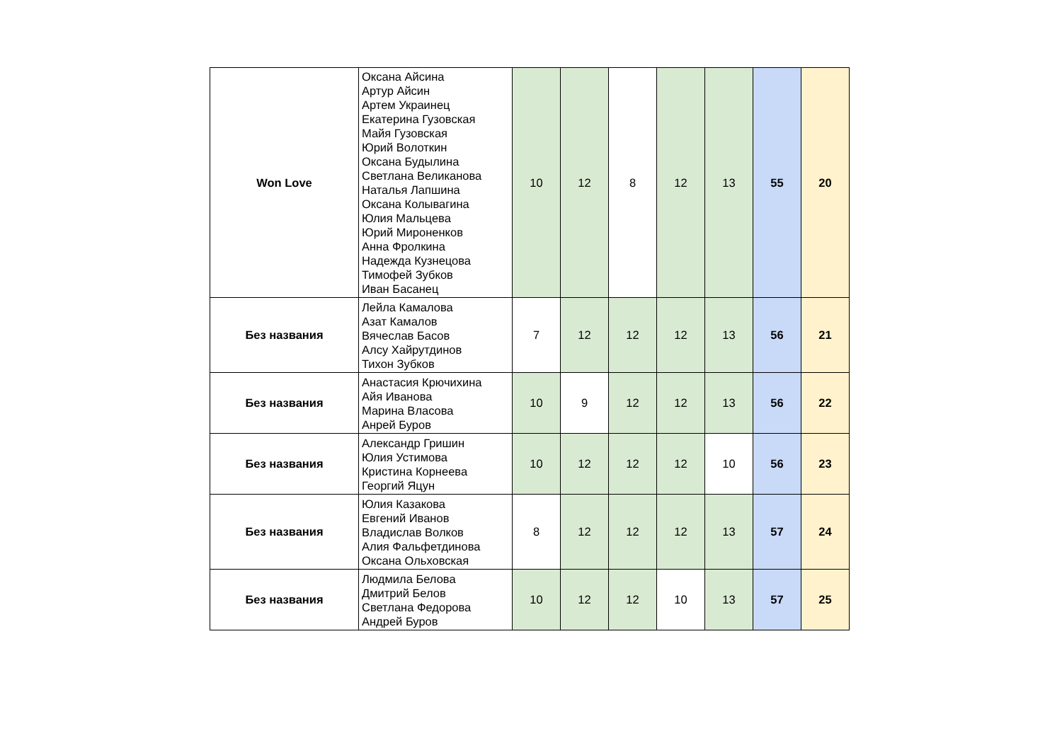| Won Love | Оксана Айсина Артур Айсин Артем Украинец Екатерина Гузовская Майя Гузовская Юрий Волоткин Оксана Будылина Светлана Великанова Наталья Лапшина Оксана Колывагина Юлия Мальцева Юрий Мироненков Анна Фролкина Надежда Кузнецова Тимофей Зубков Иван Басанец | 10 | 12 | 8 | 12 | 13 | 55 | 20 |
| Без названия | Лейла Камалова Азат Камалов Вячеслав Басов Алсу Хайрутдинов Тихон Зубков | 7 | 12 | 12 | 12 | 13 | 56 | 21 |
| Без названия | Анастасия Крючихина Айя Иванова Марина Власова Анрей Буров | 10 | 9 | 12 | 12 | 13 | 56 | 22 |
| Без названия | Александр Гришин Юлия Устимова Кристина Корнеева Георгий Яцун | 10 | 12 | 12 | 12 | 10 | 56 | 23 |
| Без названия | Юлия Казакова Евгений Иванов Владислав Волков Алия Фальфетдинова Оксана Ольховская | 8 | 12 | 12 | 12 | 13 | 57 | 24 |
| Без названия | Людмила Белова Дмитрий Белов Светлана Федорова Андрей Буров | 10 | 12 | 12 | 10 | 13 | 57 | 25 |